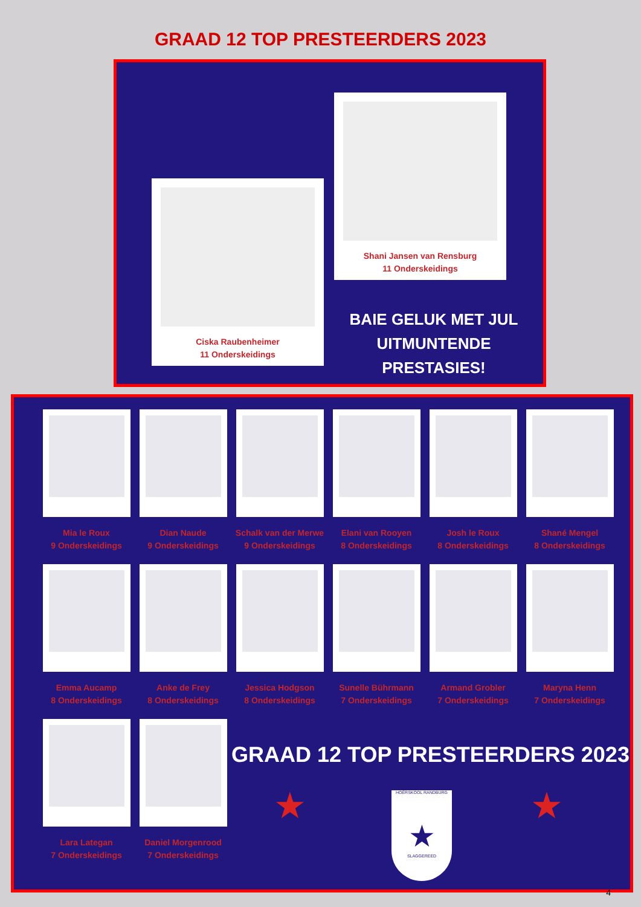GRAAD 12 TOP PRESTEERDERS 2023
Shani Jansen van Rensburg
11 Onderskeidings
Ciska Raubenheimer
11 Onderskeidings
BAIE GELUK MET JUL UITMUNTENDE PRESTASIES!
Mia le Roux
9 Onderskeidings
Dian Naude
9 Onderskeidings
Schalk van der Merwe
9 Onderskeidings
Elani van Rooyen
8 Onderskeidings
Josh le Roux
8 Onderskeidings
Shané Mengel
8 Onderskeidings
Emma Aucamp
8 Onderskeidings
Anke de Frey
8 Onderskeidings
Jessica Hodgson
8 Onderskeidings
Sunelle Bührmann
7 Onderskeidings
Armand Grobler
7 Onderskeidings
Maryna Henn
7 Onderskeidings
Lara Lategan
7 Onderskeidings
Daniel Morgenrood
7 Onderskeidings
GRAAD 12 TOP PRESTEERDERS 2023
★ ★
HOËRSKOOL RANDBURG
★
SLAGGEREED
4